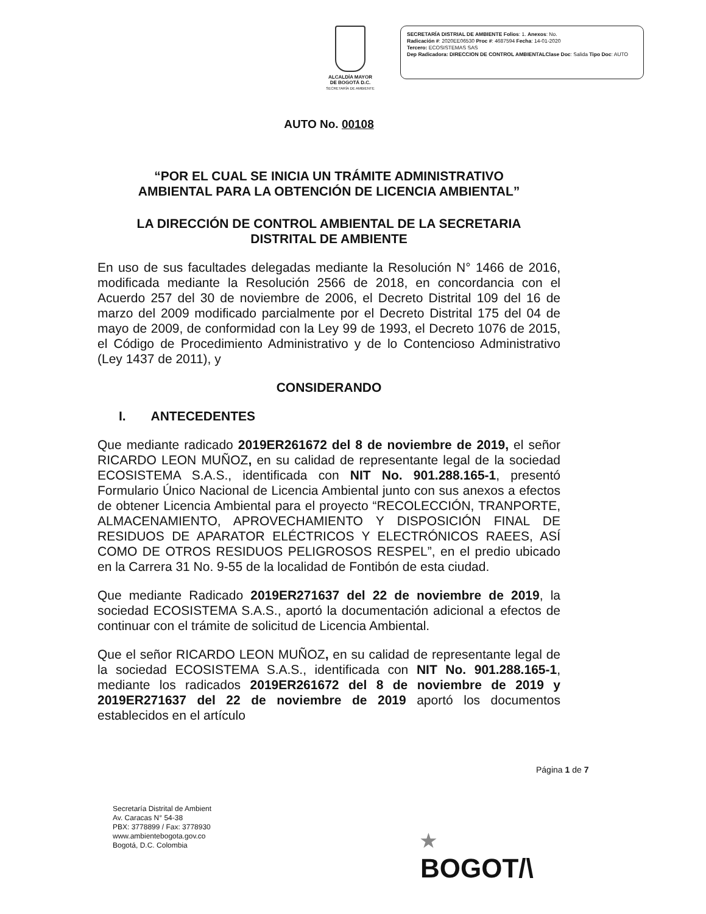ALCALDÍA MAYOR
DE BOGOTÁ D.C.
SECRETARÍA DE AMBIENTE
SECRETARÍA DISTRIAL DE AMBIENTE Folios: 1. Anexos: No.
Radicación #: 2020EE06530 Proc #: 4687594 Fecha: 14-01-2020
Tercero: ECOSISTEMAS SAS
Dep Radicadora: DIRECCION DE CONTROL AMBIENTALClase Doc: Salida Tipo Doc: AUTO
AUTO No. 00108
“POR EL CUAL SE INICIA UN TRÁMITE ADMINISTRATIVO
AMBIENTAL PARA LA OBTENCIÓN DE LICENCIA AMBIENTAL”
LA DIRECCIÓN DE CONTROL AMBIENTAL DE LA SECRETARIA
DISTRITAL DE AMBIENTE
En uso de sus facultades delegadas mediante la Resolución N° 1466 de 2016, modificada mediante la Resolución 2566 de 2018, en concordancia con el Acuerdo 257 del 30 de noviembre de 2006, el Decreto Distrital 109 del 16 de marzo del 2009 modificado parcialmente por el Decreto Distrital 175 del 04 de mayo de 2009, de conformidad con la Ley 99 de 1993, el Decreto 1076 de 2015, el Código de Procedimiento Administrativo y de lo Contencioso Administrativo (Ley 1437 de 2011), y
CONSIDERANDO
I. ANTECEDENTES
Que mediante radicado 2019ER261672 del 8 de noviembre de 2019, el señor RICARDO LEON MUÑOZ, en su calidad de representante legal de la sociedad ECOSISTEMA S.A.S., identificada con NIT No. 901.288.165-1, presentó Formulario Único Nacional de Licencia Ambiental junto con sus anexos a efectos de obtener Licencia Ambiental para el proyecto “RECOLECCIÓN, TRANPORTE, ALMACENAMIENTO, APROVECHAMIENTO Y DISPOSICIÓN FINAL DE RESIDUOS DE APARATOR ELÉCTRICOS Y ELECTRÓNICOS RAEES, ASÍ COMO DE OTROS RESIDUOS PELIGROSOS RESPEL”, en el predio ubicado en la Carrera 31 No. 9-55 de la localidad de Fontibón de esta ciudad.
Que mediante Radicado 2019ER271637 del 22 de noviembre de 2019, la sociedad ECOSISTEMA S.A.S., aportó la documentación adicional a efectos de continuar con el trámite de solicitud de Licencia Ambiental.
Que el señor RICARDO LEON MUÑOZ, en su calidad de representante legal de la sociedad ECOSISTEMA S.A.S., identificada con NIT No. 901.288.165-1, mediante los radicados 2019ER261672 del 8 de noviembre de 2019 y 2019ER271637 del 22 de noviembre de 2019 aportó los documentos establecidos en el artículo
Página 1 de 7
Secretaría Distrital de Ambient
Av. Caracas N° 54-38
PBX: 3778899 / Fax: 3778930
www.ambientebogota.gov.co
Bogotá, D.C. Colombia
★
BOGOT/\